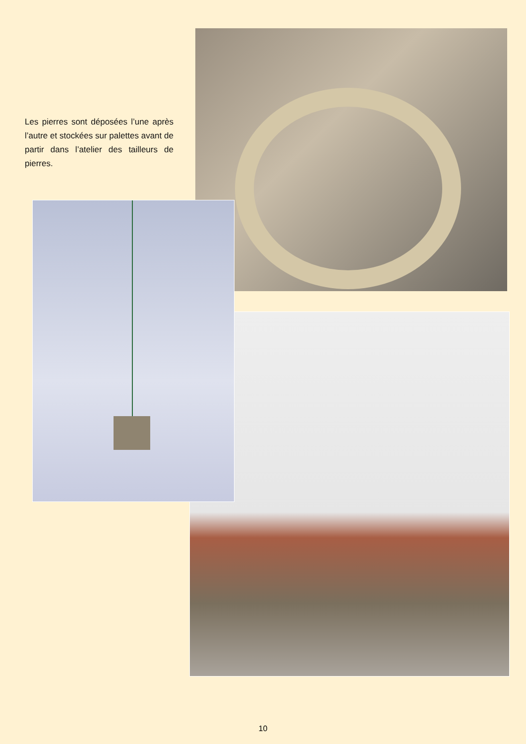Les pierres sont déposées l’une après l’autre et stockées sur palettes avant de partir dans l’atelier des tailleurs de pierres.
10